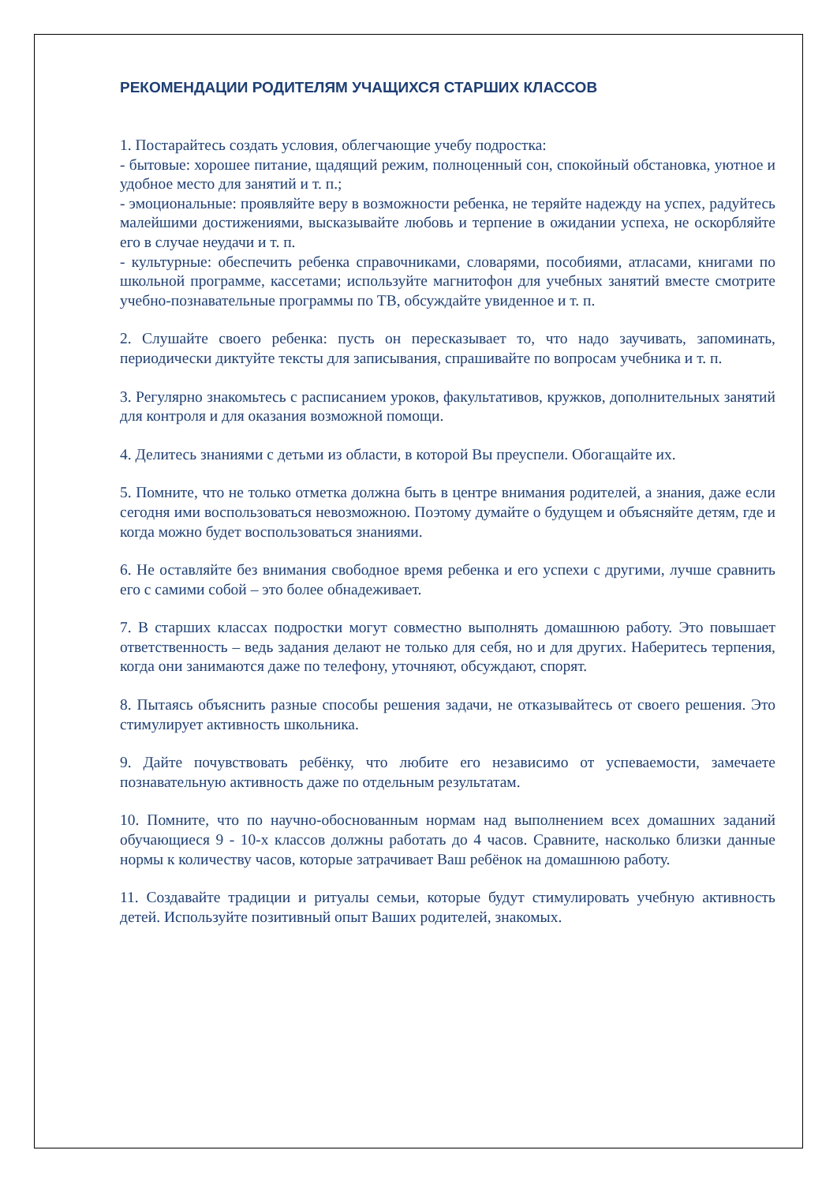РЕКОМЕНДАЦИИ РОДИТЕЛЯМ УЧАЩИХСЯ СТАРШИХ КЛАССОВ
1. Постарайтесь создать условия, облегчающие учебу подростка:
- бытовые: хорошее питание, щадящий режим, полноценный сон, спокойный обстановка, уютное и удобное место для занятий и т. п.;
- эмоциональные: проявляйте веру в возможности ребенка, не теряйте надежду на успех, радуйтесь малейшими достижениями, высказывайте любовь и терпение в ожидании успеха, не оскорбляйте его в случае неудачи и т. п.
- культурные: обеспечить ребенка справочниками, словарями, пособиями, атласами, книгами по школьной программе, кассетами; используйте магнитофон для учебных занятий вместе смотрите учебно-познавательные программы по ТВ, обсуждайте увиденное и т. п.
2. Слушайте своего ребенка: пусть он пересказывает то, что надо заучивать, запоминать, периодически диктуйте тексты для записывания, спрашивайте по вопросам учебника и т. п.
3. Регулярно знакомьтесь с расписанием уроков, факультативов, кружков, дополнительных занятий для контроля и для оказания возможной помощи.
4. Делитесь знаниями с детьми из области, в которой Вы преуспели. Обогащайте их.
5. Помните, что не только отметка должна быть в центре внимания родителей, а знания, даже если сегодня ими воспользоваться невозможною. Поэтому думайте о будущем и объясняйте детям, где и когда можно будет воспользоваться знаниями.
6. Не оставляйте без внимания свободное время ребенка и его успехи с другими, лучше сравнить его с самими собой – это более обнадеживает.
7. В старших классах подростки могут совместно выполнять домашнюю работу. Это повышает ответственность – ведь задания делают не только для себя, но и для других. Наберитесь терпения, когда они занимаются даже по телефону, уточняют, обсуждают, спорят.
8. Пытаясь объяснить разные способы решения задачи, не отказывайтесь от своего решения. Это стимулирует активность школьника.
9. Дайте почувствовать ребёнку, что любите его независимо от успеваемости, замечаете познавательную активность даже по отдельным результатам.
10. Помните, что по научно-обоснованным нормам над выполнением всех домашних заданий обучающиеся 9 - 10-х классов должны работать до 4 часов. Сравните, насколько близки данные нормы к количеству часов, которые затрачивает Ваш ребёнок на домашнюю работу.
11. Создавайте традиции и ритуалы семьи, которые будут стимулировать учебную активность детей. Используйте позитивный опыт Ваших родителей, знакомых.